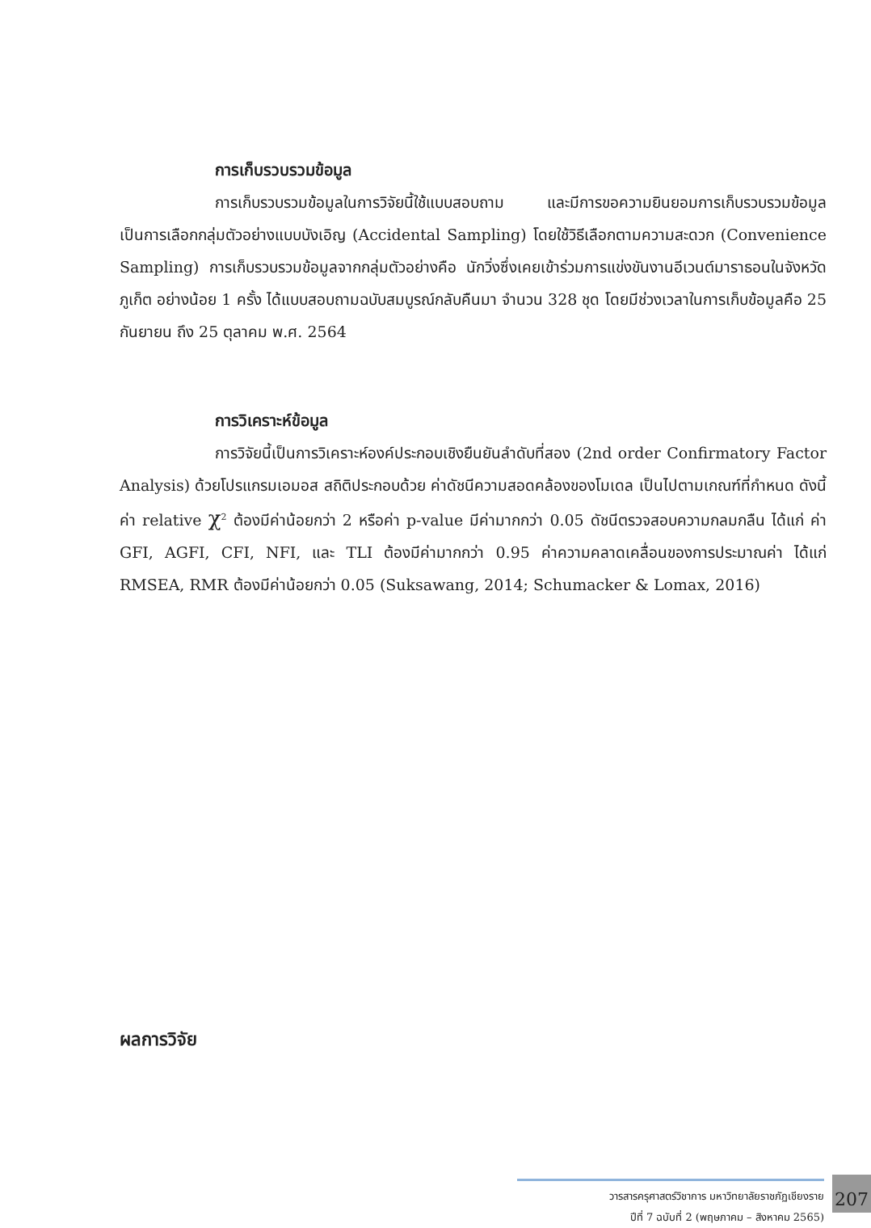การเก็บรวบรวมข้อมูล
การเก็บรวบรวมข้อมูลในการวิจัยนี้ใช้แบบสอบถาม และมีการขอความยินยอมการเก็บรวบรวมข้อมูล เป็นการเลือกกลุ่มตัวอย่างแบบบังเอิญ (Accidental Sampling) โดยใช้วิธีเลือกตามความสะดวก (Convenience Sampling) การเก็บรวบรวมข้อมูลจากกลุ่มตัวอย่างคือ นักวิ่งซึ่งเคยเข้าร่วมการแข่งขันงานอีเวนต์มาราธอนในจังหวัดภูเก็ต อย่างน้อย 1 ครั้ง ได้แบบสอบถามฉบับสมบูรณ์กลับคืนมา จำนวน 328 ชุด โดยมีช่วงเวลาในการเก็บข้อมูลคือ 25 กันยายน ถึง 25 ตุลาคม พ.ศ. 2564
การวิเคราะห์ข้อมูล
การวิจัยนี้เป็นการวิเคราะห์องค์ประกอบเชิงยืนยันลำดับที่สอง (2nd order Confirmatory Factor Analysis) ด้วยโปรแกรมเอมอส สถิติประกอบด้วย ค่าดัชนีความสอดคล้องของโมเดล เป็นไปตามเกณฑ์ที่กำหนด ดังนี้ ค่า relative χ<sup>2</sup> ต้องมีค่าน้อยกว่า 2 หรือค่า p-value มีค่ามากกว่า 0.05 ดัชนีตรวจสอบความกลมกลืน ได้แก่ ค่า GFI, AGFI, CFI, NFI, และ TLI ต้องมีค่ามากกว่า 0.95 ค่าความคลาดเคลื่อนของการประมาณค่า ได้แก่ RMSEA, RMR ต้องมีค่าน้อยกว่า 0.05 (Suksawang, 2014; Schumacker & Lomax, 2016)
ผลการวิจัย
วารสารครุศาสตร์วิชาการ มหาวิทยาลัยราชภัฏเชียงราย
ปีที่ 7 ฉบับที่ 2 (พฤษภาคม – สิงหาคม 2565)
207